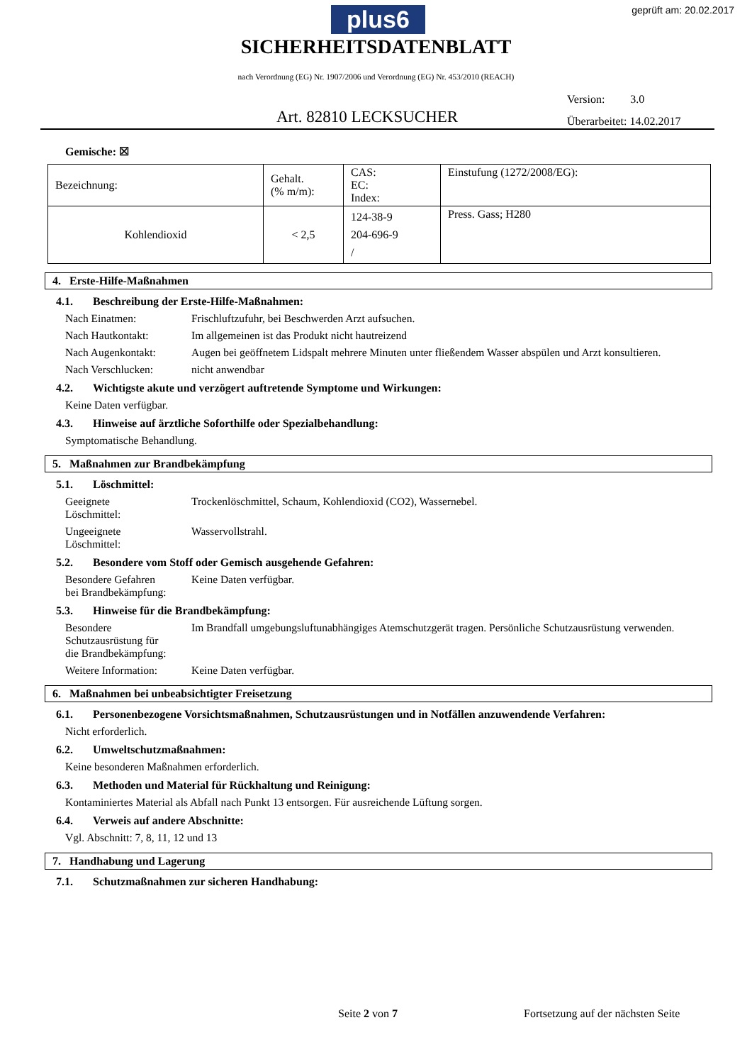plus6 geprüft am: 20.02.2017
SICHERHEITSDATENBLATT
nach Verordnung (EG) Nr. 1907/2006 und Verordnung (EG) Nr. 453/2010 (REACH)
Version: 3.0
Überarbeitet: 14.02.2017
Art. 82810 LECKSUCHER
Gemische: ☒
| Bezeichnung: | Gehalt. (% m/m): | CAS: EC: Index: | Einstufung (1272/2008/EG): |
| Kohlendioxid | < 2,5 | 124-38-9 204-696-9 / | Press. Gass; H280 |
4. Erste-Hilfe-Maßnahmen
4.1. Beschreibung der Erste-Hilfe-Maßnahmen:
Nach Einatmen: Frischluftzufuhr, bei Beschwerden Arzt aufsuchen.
Nach Hautkontakt: Im allgemeinen ist das Produkt nicht hautreizend
Nach Augenkontakt: Augen bei geöffnetem Lidspalt mehrere Minuten unter fließendem Wasser abspülen und Arzt konsultieren.
Nach Verschlucken: nicht anwendbar
4.2. Wichtigste akute und verzögert auftretende Symptome und Wirkungen:
Keine Daten verfügbar.
4.3. Hinweise auf ärztliche Soforthilfe oder Spezialbehandlung:
Symptomatische Behandlung.
5. Maßnahmen zur Brandbekämpfung
5.1. Löschmittel:
Geeignete
Löschmittel:
Trockenlöschmittel, Schaum, Kohlendioxid (CO2), Wassernebel.
Ungeeignete
Löschmittel:
Wasservollstrahl.
5.2. Besondere vom Stoff oder Gemisch ausgehende Gefahren:
Besondere Gefahren
bei Brandbekämpfung:
Keine Daten verfügbar.
5.3. Hinweise für die Brandbekämpfung:
Besondere
Schutzausrüstung für
die Brandbekämpfung:
Im Brandfall umgebungsluftunabhängiges Atemschutzgerät tragen. Persönliche Schutzausrüstung verwenden.
Weitere Information:
Keine Daten verfügbar.
6. Maßnahmen bei unbeabsichtigter Freisetzung
6.1. Personenbezogene Vorsichtsmaßnahmen, Schutzausrüstungen und in Notfällen anzuwendende Verfahren:
Nicht erforderlich.
6.2. Umweltschutzmaßnahmen:
Keine besonderen Maßnahmen erforderlich.
6.3. Methoden und Material für Rückhaltung und Reinigung:
Kontaminiertes Material als Abfall nach Punkt 13 entsorgen. Für ausreichende Lüftung sorgen.
6.4. Verweis auf andere Abschnitte:
Vgl. Abschnitt: 7, 8, 11, 12 und 13
7. Handhabung und Lagerung
7.1. Schutzmaßnahmen zur sicheren Handhabung:
Seite 2 von 7 Fortsetzung auf der nächsten Seite